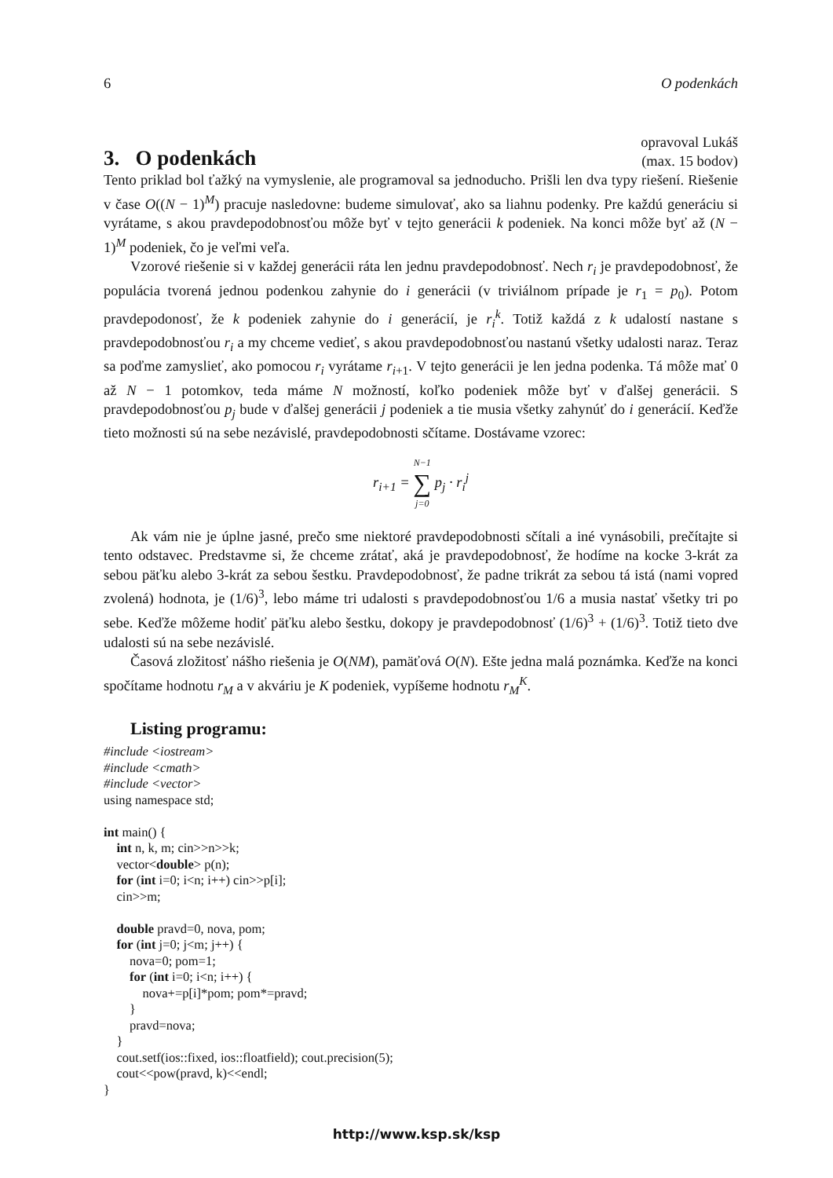6 O podenkách
3. O podenkách
opravoval Lukáš
(max. 15 bodov)
Tento priklad bol ťažký na vymyslenie, ale programoval sa jednoducho. Prišli len dva typy riešení. Riešenie v čase O((N − 1)<sup>M</sup>) pracuje nasledovne: budeme simulovať, ako sa liahnu podenky. Pre každú generáciu si vyrátame, s akou pravdepodobnosťou môže byť v tejto generácii k podeniek. Na konci môže byť až (N − 1)<sup>M</sup> podeniek, čo je veľmi veľa.
Vzorové riešenie si v každej generácii ráta len jednu pravdepodobnosť. Nech r<sub>i</sub> je pravdepodobnosť, že populácia tvorená jednou podenkou zahynie do i generácii (v triviálnom prípade je r<sub>1</sub> = p<sub>0</sub>). Potom pravdepodonosť, že k podeniek zahynie do i generácií, je r<sub>i</sub><sup>k</sup>. Totiž každá z k udalostí nastane s pravdepodobnosťou r<sub>i</sub> a my chceme vedieť, s akou pravdepodobnosťou nastanú všetky udalosti naraz. Teraz sa poďme zamyslieť, ako pomocou r<sub>i</sub> vyrátame r<sub>i+1</sub>. V tejto generácii je len jedna podenka. Tá môže mať 0 až N − 1 potomkov, teda máme N možností, koľko podeniek môže byť v ďalšej generácii. S pravdepodobnosťou p<sub>j</sub> bude v ďalšej generácii j podeniek a tie musia všetky zahynúť do i generácií. Keďže tieto možnosti sú na sebe nezávislé, pravdepodobnosti sčítame. Dostávame vzorec:
r<sub>i+1</sub> = N−1 ∑ j=0 p<sub>j</sub> · r<sub>i</sub><sup>j</sup>
Ak vám nie je úplne jasné, prečo sme niektoré pravdepodobnosti sčítali a iné vynásobili, prečítajte si tento odstavec. Predstavme si, že chceme zrátať, aká je pravdepodobnosť, že hodíme na kocke 3-krát za sebou päťku alebo 3-krát za sebou šestku. Pravdepodobnosť, že padne trikrát za sebou tá istá (nami vopred zvolená) hodnota, je (1/6)<sup>3</sup>, lebo máme tri udalosti s pravdepodobnosťou 1/6 a musia nastať všetky tri po sebe. Keďže môžeme hodiť päťku alebo šestku, dokopy je pravdepodobnosť (1/6)<sup>3</sup> + (1/6)<sup>3</sup>. Totiž tieto dve udalosti sú na sebe nezávislé.
Časová zložitosť nášho riešenia je O(NM), pamäťová O(N). Ešte jedna malá poznámka. Keďže na konci spočítame hodnotu r<sub>M</sub> a v akváriu je K podeniek, vypíšeme hodnotu r<sub>M</sub><sup>K</sup>.
Listing programu:
#include <iostream>
#include <cmath>
#include <vector>
using namespace std;

int main() {
    int n, k, m; cin>>n>>k;
    vector<double> p(n);
    for (int i=0; i<n; i++) cin>>p[i];
    cin>>m;

    double pravd=0, nova, pom;
    for (int j=0; j<m; j++) {
        nova=0; pom=1;
        for (int i=0; i<n; i++) {
            nova+=p[i]*pom; pom*=pravd;
        }
        pravd=nova;
    }
    cout.setf(ios::fixed, ios::floatfield); cout.precision(5);
    cout<<pow(pravd, k)<<endl;
}
http://www.ksp.sk/ksp